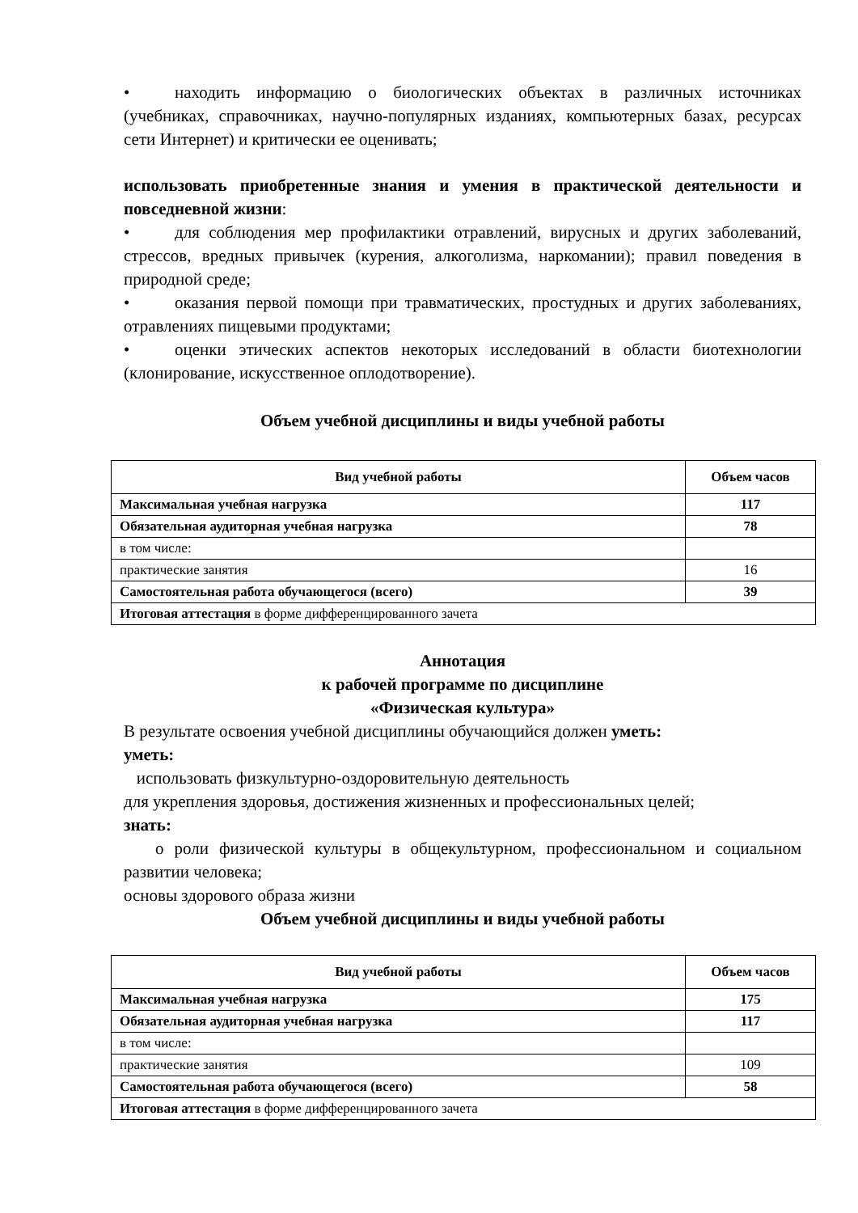• находить информацию о биологических объектах в различных источниках (учебниках, справочниках, научно-популярных изданиях, компьютерных базах, ресурсах сети Интернет) и критически ее оценивать;
использовать приобретенные знания и умения в практической деятельности и повседневной жизни:
• для соблюдения мер профилактики отравлений, вирусных и других заболеваний, стрессов, вредных привычек (курения, алкоголизма, наркомании); правил поведения в природной среде;
• оказания первой помощи при травматических, простудных и других заболеваниях, отравлениях пищевыми продуктами;
• оценки этических аспектов некоторых исследований в области биотехнологии (клонирование, искусственное оплодотворение).
Объем учебной дисциплины и виды учебной работы
| Вид учебной работы | Объем часов |
| --- | --- |
| Максимальная учебная нагрузка | 117 |
| Обязательная аудиторная учебная нагрузка | 78 |
| в том числе: | |
| практические занятия | 16 |
| Самостоятельная работа обучающегося (всего) | 39 |
| Итоговая аттестация в форме дифференцированного зачета | |
Аннотация
к рабочей программе по дисциплине
«Физическая культура»
В результате освоения учебной дисциплины обучающийся должен уметь:
уметь:
использовать физкультурно-оздоровительную деятельность
для укрепления здоровья, достижения жизненных и профессиональных целей;
знать:
о роли физической культуры в общекультурном, профессиональном и социальном развитии человека;
основы здорового образа жизни
Объем учебной дисциплины и виды учебной работы
| Вид учебной работы | Объем часов |
| --- | --- |
| Максимальная учебная нагрузка | 175 |
| Обязательная аудиторная учебная нагрузка | 117 |
| в том числе: | |
| практические занятия | 109 |
| Самостоятельная работа обучающегося (всего) | 58 |
| Итоговая аттестация в форме дифференцированного зачета | |